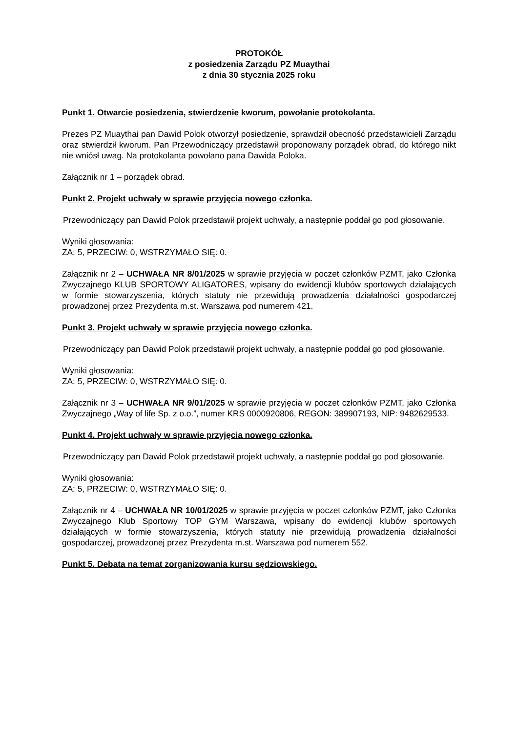PROTOKÓŁ
z posiedzenia Zarządu PZ Muaythai
z dnia 30 stycznia 2025 roku
Punkt 1. Otwarcie posiedzenia, stwierdzenie kworum, powołanie protokolanta.
Prezes PZ Muaythai pan Dawid Polok otworzył posiedzenie, sprawdził obecność przedstawicieli Zarządu oraz stwierdził kworum. Pan Przewodniczący przedstawił proponowany porządek obrad, do którego nikt nie wniósł uwag. Na protokolanta powołano pana Dawida Poloka.
Załącznik nr 1 – porządek obrad.
Punkt 2. Projekt uchwały w sprawie przyjęcia nowego członka.
Przewodniczący pan Dawid Polok przedstawił projekt uchwały, a następnie poddał go pod głosowanie.
Wyniki głosowania:
ZA: 5, PRZECIW: 0, WSTRZYMAŁO SIĘ: 0.
Załącznik nr 2 – UCHWAŁA NR 8/01/2025 w sprawie przyjęcia w poczet członków PZMT, jako Członka Zwyczajnego KLUB SPORTOWY ALIGATORES, wpisany do ewidencji klubów sportowych działających w formie stowarzyszenia, których statuty nie przewidują prowadzenia działalności gospodarczej prowadzonej przez Prezydenta m.st. Warszawa pod numerem 421.
Punkt 3. Projekt uchwały w sprawie przyjęcia nowego członka.
Przewodniczący pan Dawid Polok przedstawił projekt uchwały, a następnie poddał go pod głosowanie.
Wyniki głosowania:
ZA: 5, PRZECIW: 0, WSTRZYMAŁO SIĘ: 0.
Załącznik nr 3 – UCHWAŁA NR 9/01/2025 w sprawie przyjęcia w poczet członków PZMT, jako Członka Zwyczajnego „Way of life Sp. z o.o.”, numer KRS 0000920806, REGON: 389907193, NIP: 9482629533.
Punkt 4. Projekt uchwały w sprawie przyjęcia nowego członka.
Przewodniczący pan Dawid Polok przedstawił projekt uchwały, a następnie poddał go pod głosowanie.
Wyniki głosowania:
ZA: 5, PRZECIW: 0, WSTRZYMAŁO SIĘ: 0.
Załącznik nr 4 – UCHWAŁA NR 10/01/2025 w sprawie przyjęcia w poczet członków PZMT, jako Członka Zwyczajnego Klub Sportowy TOP GYM Warszawa, wpisany do ewidencji klubów sportowych działających w formie stowarzyszenia, których statuty nie przewidują prowadzenia działalności gospodarczej, prowadzonej przez Prezydenta m.st. Warszawa pod numerem 552.
Punkt 5. Debata na temat zorganizowania kursu sędziowskiego.